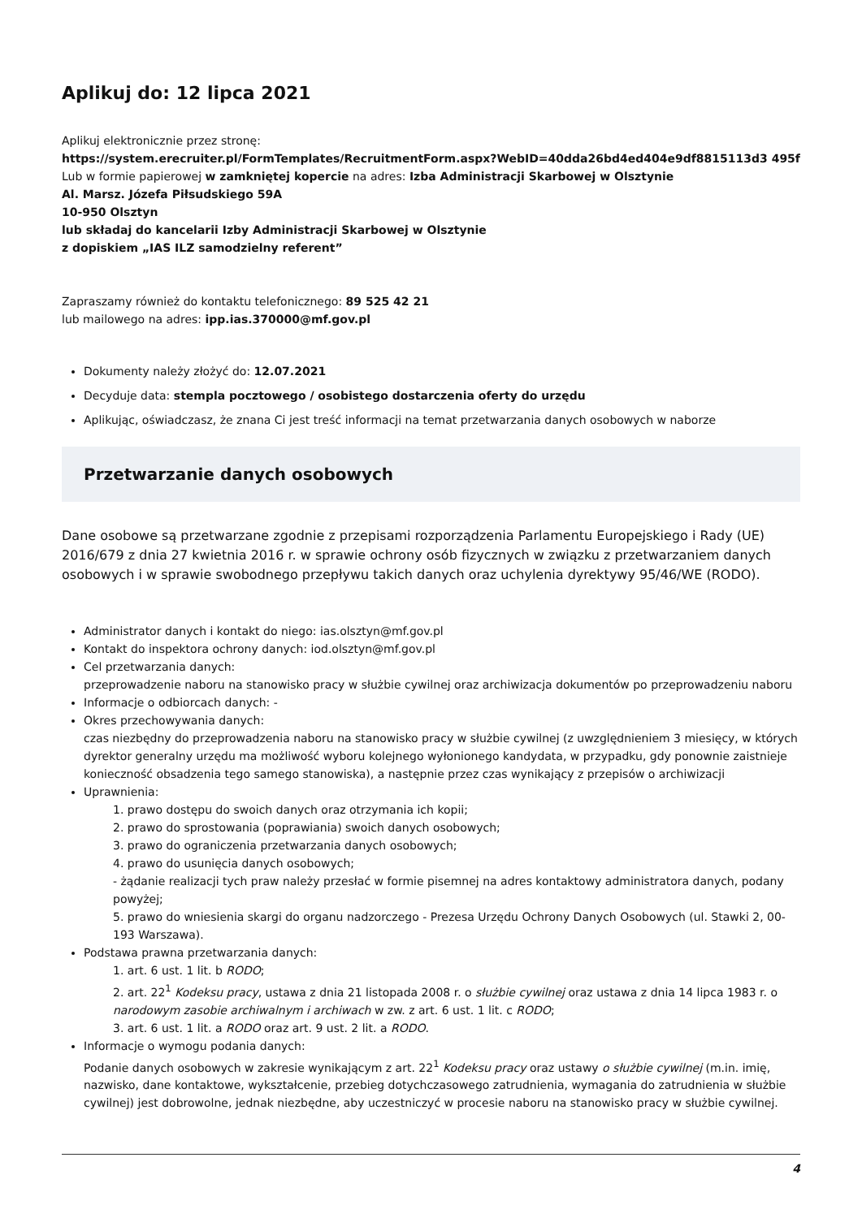Aplikuj do: 12 lipca 2021
Aplikuj elektronicznie przez stronę:
https://system.erecruiter.pl/FormTemplates/RecruitmentForm.aspx?WebID=40dda26bd4ed404e9df8815113d3 495f
Lub w formie papierowej w zamkniętej kopercie na adres: Izba Administracji Skarbowej w Olsztynie
Al. Marsz. Józefa Piłsudskiego 59A
10-950 Olsztyn
lub składaj do kancelarii Izby Administracji Skarbowej w Olsztynie
z dopiskiem „IAS ILZ samodzielny referent”
Zapraszamy również do kontaktu telefonicznego: 89 525 42 21
lub mailowego na adres: ipp.ias.370000@mf.gov.pl
Dokumenty należy złożyć do: 12.07.2021
Decyduje data: stempla pocztowego / osobistego dostarczenia oferty do urzędu
Aplikując, oświadczasz, że znana Ci jest treść informacji na temat przetwarzania danych osobowych w naborze
Przetwarzanie danych osobowych
Dane osobowe są przetwarzane zgodnie z przepisami rozporządzenia Parlamentu Europejskiego i Rady (UE) 2016/679 z dnia 27 kwietnia 2016 r. w sprawie ochrony osób fizycznych w związku z przetwarzaniem danych osobowych i w sprawie swobodnego przepływu takich danych oraz uchylenia dyrektywy 95/46/WE (RODO).
Administrator danych i kontakt do niego: ias.olsztyn@mf.gov.pl
Kontakt do inspektora ochrony danych: iod.olsztyn@mf.gov.pl
Cel przetwarzania danych:
przeprowadzenie naboru na stanowisko pracy w służbie cywilnej oraz archiwizacja dokumentów po przeprowadzeniu naboru
Informacje o odbiorcach danych: -
Okres przechowywania danych:
czas niezbędny do przeprowadzenia naboru na stanowisko pracy w służbie cywilnej (z uwzględnieniem 3 miesięcy, w których dyrektor generalny urzędu ma możliwość wyboru kolejnego wyłonionego kandydata, w przypadku, gdy ponownie zaistnieje konieczność obsadzenia tego samego stanowiska), a następnie przez czas wynikający z przepisów o archiwizacji
Uprawnienia:
1. prawo dostępu do swoich danych oraz otrzymania ich kopii;
2. prawo do sprostowania (poprawiania) swoich danych osobowych;
3. prawo do ograniczenia przetwarzania danych osobowych;
4. prawo do usunięcia danych osobowych;
- żądanie realizacji tych praw należy przesłać w formie pisemnej na adres kontaktowy administratora danych, podany powyżej;
5. prawo do wniesienia skargi do organu nadzorczego - Prezesa Urzędu Ochrony Danych Osobowych (ul. Stawki 2, 00-193 Warszawa).
Podstawa prawna przetwarzania danych:
1. art. 6 ust. 1 lit. b RODO;
2. art. 22<sup>1</sup> Kodeksu pracy, ustawa z dnia 21 listopada 2008 r. o służbie cywilnej oraz ustawa z dnia 14 lipca 1983 r. o narodowym zasobie archiwalnym i archiwach w zw. z art. 6 ust. 1 lit. c RODO;
3. art. 6 ust. 1 lit. a RODO oraz art. 9 ust. 2 lit. a RODO.
Informacje o wymogu podania danych:
Podanie danych osobowych w zakresie wynikającym z art. 22<sup>1</sup> Kodeksu pracy oraz ustawy o służbie cywilnej (m.in. imię, nazwisko, dane kontaktowe, wykształcenie, przebieg dotychczasowego zatrudnienia, wymagania do zatrudnienia w służbie cywilnej) jest dobrowolne, jednak niezbędne, aby uczestniczyć w procesie naboru na stanowisko pracy w służbie cywilnej.
4